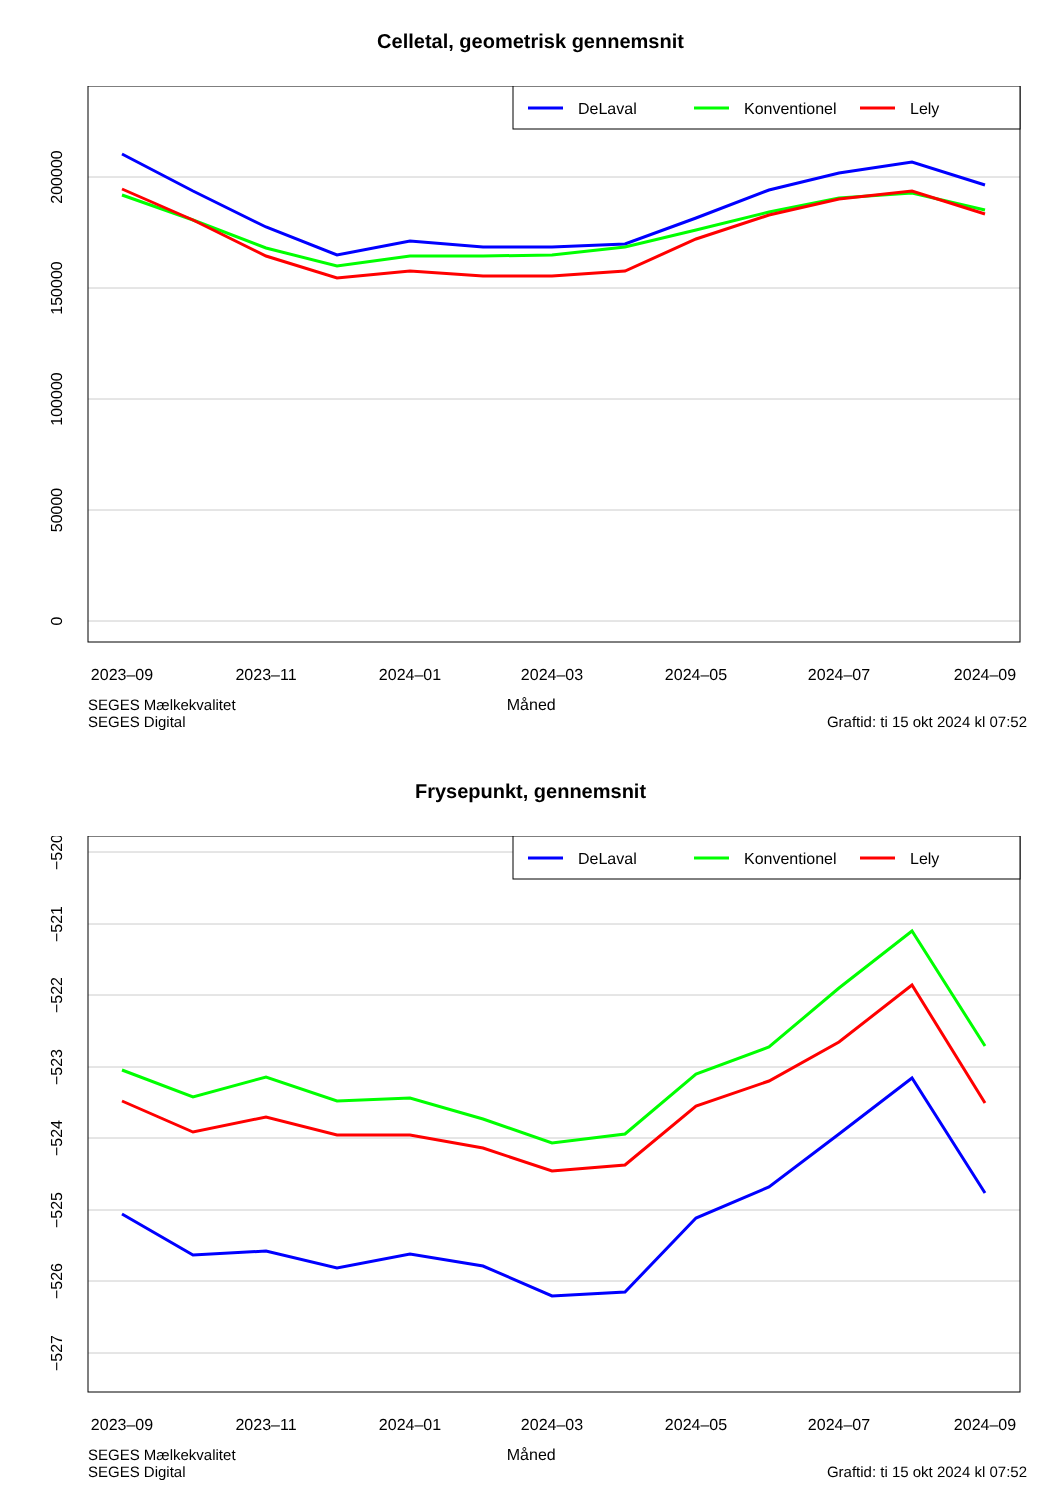Celletal, geometrisk gennemsnit
DeLaval
Konventionel
Lely
2023–09
2023–11
2024–01
2024–03
2024–05
2024–07
2024–09
200000
150000
100000
50000
0
SEGES Mælkekvalitet
SEGES Digital
Måned
Graftid: ti 15 okt 2024 kl 07:52
Frysepunkt, gennemsnit
DeLaval
Konventionel
Lely
2023–09
2023–11
2024–01
2024–03
2024–05
2024–07
2024–09
−520
−521
−522
−523
−524
−525
−526
−527
SEGES Mælkekvalitet
SEGES Digital
Måned
Graftid: ti 15 okt 2024 kl 07:52